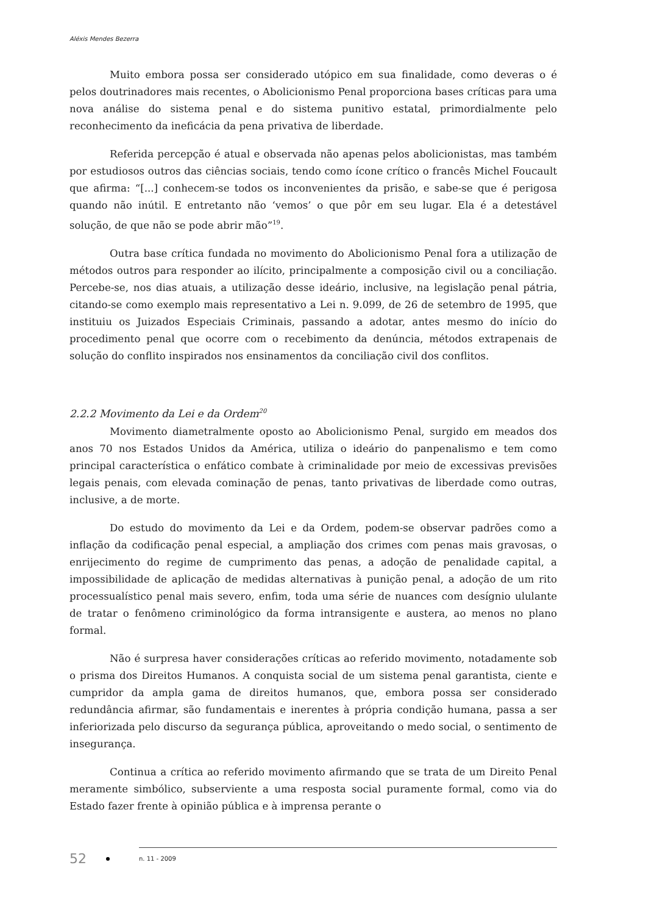Aléxis Mendes Bezerra
Muito embora possa ser considerado utópico em sua finalidade, como deveras o é pelos doutrinadores mais recentes, o Abolicionismo Penal proporciona bases críticas para uma nova análise do sistema penal e do sistema punitivo estatal, primordialmente pelo reconhecimento da ineficácia da pena privativa de liberdade.
Referida percepção é atual e observada não apenas pelos abolicionistas, mas também por estudiosos outros das ciências sociais, tendo como ícone crítico o francês Michel Foucault que afirma: “[...] conhecem-se todos os inconvenientes da prisão, e sabe-se que é perigosa quando não inútil. E entretanto não ‘vemos’ o que pôr em seu lugar. Ela é a detestável solução, de que não se pode abrir mão”<sup>19</sup>.
Outra base crítica fundada no movimento do Abolicionismo Penal fora a utilização de métodos outros para responder ao ilícito, principalmente a composição civil ou a conciliação. Percebe-se, nos dias atuais, a utilização desse ideário, inclusive, na legislação penal pátria, citando-se como exemplo mais representativo a Lei n. 9.099, de 26 de setembro de 1995, que instituiu os Juizados Especiais Criminais, passando a adotar, antes mesmo do início do procedimento penal que ocorre com o recebimento da denúncia, métodos extrapenais de solução do conflito inspirados nos ensinamentos da conciliação civil dos conflitos.
2.2.2 Movimento da Lei e da Ordem<sup>20</sup>
Movimento diametralmente oposto ao Abolicionismo Penal, surgido em meados dos anos 70 nos Estados Unidos da América, utiliza o ideário do panpenalismo e tem como principal característica o enfático combate à criminalidade por meio de excessivas previsões legais penais, com elevada cominação de penas, tanto privativas de liberdade como outras, inclusive, a de morte.
Do estudo do movimento da Lei e da Ordem, podem-se observar padrões como a inflação da codificação penal especial, a ampliação dos crimes com penas mais gravosas, o enrijecimento do regime de cumprimento das penas, a adoção de penalidade capital, a impossibilidade de aplicação de medidas alternativas à punição penal, a adoção de um rito processualístico penal mais severo, enfim, toda uma série de nuances com desígnio ululante de tratar o fenômeno criminológico da forma intransigente e austera, ao menos no plano formal.
Não é surpresa haver considerações críticas ao referido movimento, notadamente sob o prisma dos Direitos Humanos. A conquista social de um sistema penal garantista, ciente e cumpridor da ampla gama de direitos humanos, que, embora possa ser considerado redundância afirmar, são fundamentais e inerentes à própria condição humana, passa a ser inferiorizada pelo discurso da segurança pública, aproveitando o medo social, o sentimento de insegurança.
Continua a crítica ao referido movimento afirmando que se trata de um Direito Penal meramente simbólico, subserviente a uma resposta social puramente formal, como via do Estado fazer frente à opinião pública e à imprensa perante o
52 n. 11 - 2009